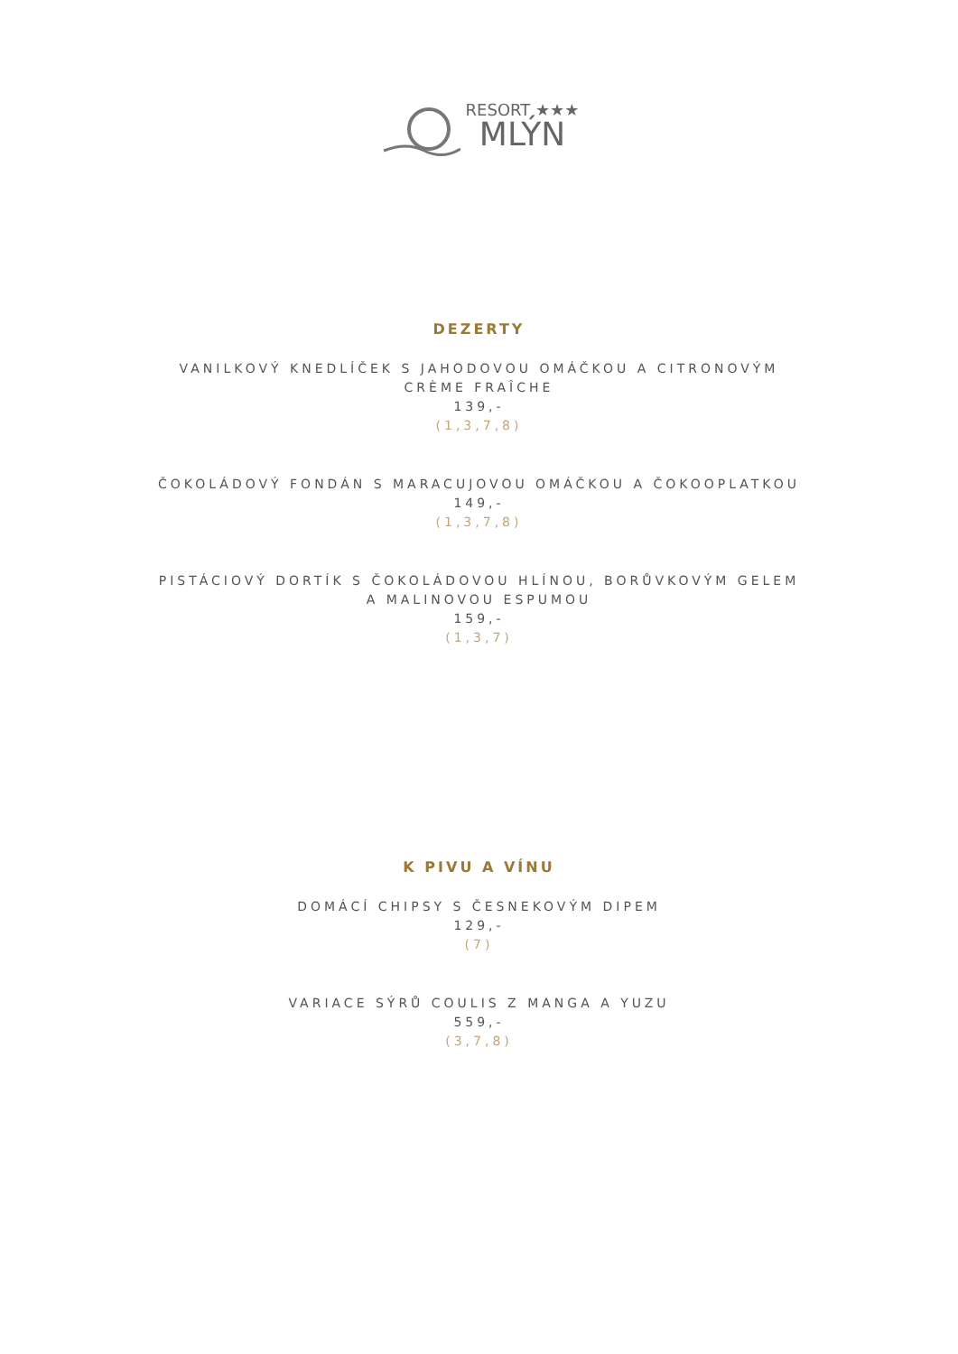RESORT ★★★
MLÝN
DEZERTY
VANILKOVÝ KNEDLÍČEK S JAHODOVOU OMÁČKOU A CITRONOVÝM
CRÈME FRAÎCHE
139,-
(1,3,7,8)
ČOKOLÁDOVÝ FONDÁN S MARACUJOVOU OMÁČKOU A ČOKOOPLATKOU
149,-
(1,3,7,8)
PISTÁCIOVÝ DORTÍK S ČOKOLÁDOVOU HLÍNOU, BORŮVKOVÝM GELEM
A MALINOVOU ESPUMOU
159,-
(1,3,7)
K PIVU A VÍNU
DOMÁCÍ CHIPSY S ČESNEKOVÝM DIPEM
129,-
(7)
VARIACE SÝRŮ COULIS Z MANGA A YUZU
559,-
(3,7,8)